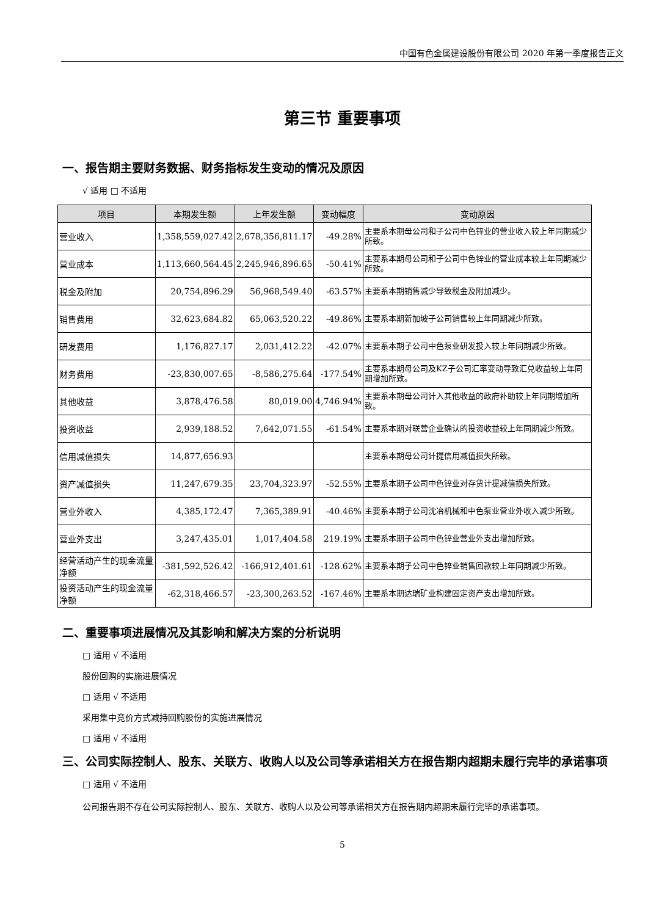中国有色金属建设股份有限公司 2020 年第一季度报告正文
第三节 重要事项
一、报告期主要财务数据、财务指标发生变动的情况及原因
√ 适用 □ 不适用
| 项目 | 本期发生额 | 上年发生额 | 变动幅度 | 变动原因 |
| --- | --- | --- | --- | --- |
| 营业收入 | 1,358,559,027.42 | 2,678,356,811.17 | -49.28% | 主要系本期母公司和子公司中色锌业的营业收入较上年同期减少所致。 |
| 营业成本 | 1,113,660,564.45 | 2,245,946,896.65 | -50.41% | 主要系本期母公司和子公司中色锌业的营业成本较上年同期减少所致。 |
| 税金及附加 | 20,754,896.29 | 56,968,549.40 | -63.57% | 主要系本期销售减少导致税金及附加减少。 |
| 销售费用 | 32,623,684.82 | 65,063,520.22 | -49.86% | 主要系本期新加坡子公司销售较上年同期减少所致。 |
| 研发费用 | 1,176,827.17 | 2,031,412.22 | -42.07% | 主要系本期子公司中色泵业研发投入较上年同期减少所致。 |
| 财务费用 | -23,830,007.65 | -8,586,275.64 | -177.54% | 主要系本期母公司及KZ子公司汇率变动导致汇兑收益较上年同期增加所致。 |
| 其他收益 | 3,878,476.58 | 80,019.00 | 4,746.94% | 主要系本期母公司计入其他收益的政府补助较上年同期增加所致。 |
| 投资收益 | 2,939,188.52 | 7,642,071.55 | -61.54% | 主要系本期对联营企业确认的投资收益较上年同期减少所致。 |
| 信用减值损失 | 14,877,656.93 | | | 主要系本期母公司计提信用减值损失所致。 |
| 资产减值损失 | 11,247,679.35 | 23,704,323.97 | -52.55% | 主要系本期子公司中色锌业对存货计提减值损失所致。 |
| 营业外收入 | 4,385,172.47 | 7,365,389.91 | -40.46% | 主要系本期子公司沈冶机械和中色泵业营业外收入减少所致。 |
| 营业外支出 | 3,247,435.01 | 1,017,404.58 | 219.19% | 主要系本期子公司中色锌业营业外支出增加所致。 |
| 经营活动产生的现金流量净额 | -381,592,526.42 | -166,912,401.61 | -128.62% | 主要系本期子公司中色锌业销售回款较上年同期减少所致。 |
| 投资活动产生的现金流量净额 | -62,318,466.57 | -23,300,263.52 | -167.46% | 主要系本期达瑞矿业构建固定资产支出增加所致。 |
二、重要事项进展情况及其影响和解决方案的分析说明
□ 适用 √ 不适用
股份回购的实施进展情况
□ 适用 √ 不适用
采用集中竞价方式减持回购股份的实施进展情况
□ 适用 √ 不适用
三、公司实际控制人、股东、关联方、收购人以及公司等承诺相关方在报告期内超期未履行完毕的承诺事项
□ 适用 √ 不适用
公司报告期不存在公司实际控制人、股东、关联方、收购人以及公司等承诺相关方在报告期内超期未履行完毕的承诺事项。
5